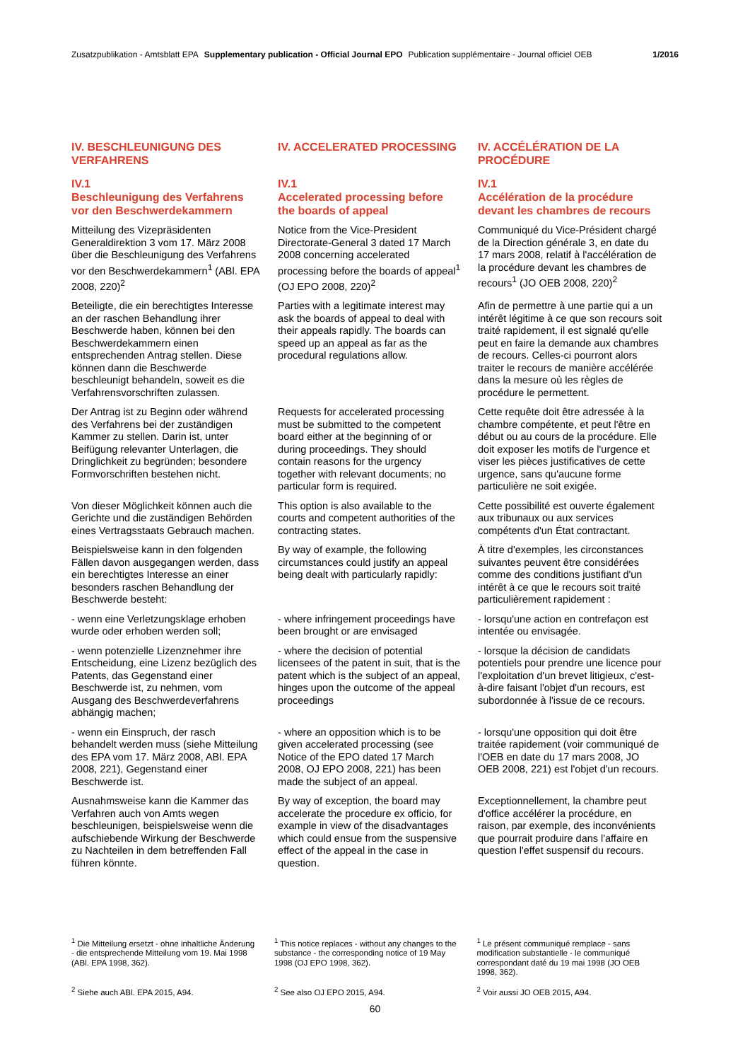Zusatzpublikation - Amtsblatt EPA Supplementary publication - Official Journal EPO Publication supplémentaire - Journal officiel OEB 1/2016
| IV. BESCHLEUNIGUNG DES VERFAHRENS | IV. ACCELERATED PROCESSING | IV. ACCÉLÉRATION DE LA PROCÉDURE |
| IV.1 Beschleunigung des Verfahrens vor den Beschwerdekammern | IV.1 Accelerated processing before the boards of appeal | IV.1 Accélération de la procédure devant les chambres de recours |
| Mitteilung des Vizepräsidenten Generaldirektion 3 vom 17. März 2008 über die Beschleunigung des Verfahrens vor den Beschwerdekammern<sup>1</sup> (ABl. EPA 2008, 220)<sup>2</sup> | Notice from the Vice-President Directorate-General 3 dated 17 March 2008 concerning accelerated processing before the boards of appeal<sup>1</sup> (OJ EPO 2008, 220)<sup>2</sup> | Communiqué du Vice-Président chargé de la Direction générale 3, en date du 17 mars 2008, relatif à l'accélération de la procédure devant les chambres de recours<sup>1</sup> (JO OEB 2008, 220)<sup>2</sup> |
| Beteiligte, die ein berechtigtes Interesse an der raschen Behandlung ihrer Beschwerde haben, können bei den Beschwerdekammern einen entsprechenden Antrag stellen. Diese können dann die Beschwerde beschleunigt behandeln, soweit es die Verfahrensvorschriften zulassen. | Parties with a legitimate interest may ask the boards of appeal to deal with their appeals rapidly. The boards can speed up an appeal as far as the procedural regulations allow. | Afin de permettre à une partie qui a un intérêt légitime à ce que son recours soit traité rapidement, il est signalé qu'elle peut en faire la demande aux chambres de recours. Celles-ci pourront alors traiter le recours de manière accélérée dans la mesure où les règles de procédure le permettent. |
| Der Antrag ist zu Beginn oder während des Verfahrens bei der zuständigen Kammer zu stellen. Darin ist, unter Beifügung relevanter Unterlagen, die Dringlichkeit zu begründen; besondere Formvorschriften bestehen nicht. | Requests for accelerated processing must be submitted to the competent board either at the beginning of or during proceedings. They should contain reasons for the urgency together with relevant documents; no particular form is required. | Cette requête doit être adressée à la chambre compétente, et peut l'être en début ou au cours de la procédure. Elle doit exposer les motifs de l'urgence et viser les pièces justificatives de cette urgence, sans qu'aucune forme particulière ne soit exigée. |
| Von dieser Möglichkeit können auch die Gerichte und die zuständigen Behörden eines Vertragsstaats Gebrauch machen. | This option is also available to the courts and competent authorities of the contracting states. | Cette possibilité est ouverte également aux tribunaux ou aux services compétents d'un État contractant. |
| Beispielsweise kann in den folgenden Fällen davon ausgegangen werden, dass ein berechtigtes Interesse an einer besonders raschen Behandlung der Beschwerde besteht: | By way of example, the following circumstances could justify an appeal being dealt with particularly rapidly: | À titre d'exemples, les circonstances suivantes peuvent être considérées comme des conditions justifiant d'un intérêt à ce que le recours soit traité particulièrement rapidement : |
| - wenn eine Verletzungsklage erhoben wurde oder erhoben werden soll; | - where infringement proceedings have been brought or are envisaged | - lorsqu'une action en contrefaçon est intentée ou envisagée. |
| - wenn potenzielle Lizenznehmer ihre Entscheidung, eine Lizenz bezüglich des Patents, das Gegenstand einer Beschwerde ist, zu nehmen, vom Ausgang des Beschwerdeverfahrens abhängig machen; | - where the decision of potential licensees of the patent in suit, that is the patent which is the subject of an appeal, hinges upon the outcome of the appeal proceedings | - lorsque la décision de candidats potentiels pour prendre une licence pour l'exploitation d'un brevet litigieux, c'est-à-dire faisant l'objet d'un recours, est subordonnée à l'issue de ce recours. |
| - wenn ein Einspruch, der rasch behandelt werden muss (siehe Mitteilung des EPA vom 17. März 2008, ABl. EPA 2008, 221), Gegenstand einer Beschwerde ist. | - where an opposition which is to be given accelerated processing (see Notice of the EPO dated 17 March 2008, OJ EPO 2008, 221) has been made the subject of an appeal. | - lorsqu'une opposition qui doit être traitée rapidement (voir communiqué de l'OEB en date du 17 mars 2008, JO OEB 2008, 221) est l'objet d'un recours. |
| Ausnahmsweise kann die Kammer das Verfahren auch von Amts wegen beschleunigen, beispielsweise wenn die aufschiebende Wirkung der Beschwerde zu Nachteilen in dem betreffenden Fall führen könnte. | By way of exception, the board may accelerate the procedure ex officio, for example in view of the disadvantages which could ensue from the suspensive effect of the appeal in the case in question. | Exceptionnellement, la chambre peut d'office accélérer la procédure, en raison, par exemple, des inconvénients que pourrait produire dans l'affaire en question l'effet suspensif du recours. |
| <sup>1</sup> Die Mitteilung ersetzt - ohne inhaltliche Änderung - die entsprechende Mitteilung vom 19. Mai 1998 (ABl. EPA 1998, 362). | <sup>1</sup> This notice replaces - without any changes to the substance - the corresponding notice of 19 May 1998 (OJ EPO 1998, 362). | <sup>1</sup> Le présent communiqué remplace - sans modification substantielle - le communiqué correspondant daté du 19 mai 1998 (JO OEB 1998, 362). |
| <sup>2</sup> Siehe auch ABl. EPA 2015, A94. | <sup>2</sup> See also OJ EPO 2015, A94. | <sup>2</sup> Voir aussi JO OEB 2015, A94. |
60